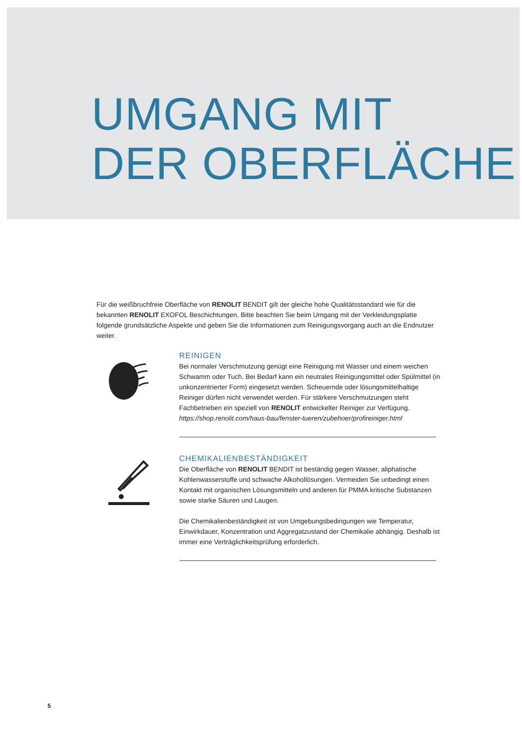UMGANG MIT
DER OBERFLÄCHE
Für die weißbruchfreie Oberfläche von RENOLIT BENDIT gilt der gleiche hohe Qualitätsstandard wie für die bekannten RENOLIT EXOFOL Beschichtungen. Bitte beachten Sie beim Umgang mit der Verkleidungsplatte folgende grundsätzliche Aspekte und geben Sie die Informationen zum Reinigungsvorgang auch an die Endnutzer weiter.
REINIGEN
Bei normaler Verschmutzung genügt eine Reinigung mit Wasser und einem weichen Schwamm oder Tuch. Bei Bedarf kann ein neutrales Reinigungsmittel oder Spülmittel (in unkonzentrierter Form) eingesetzt werden. Scheuernde oder lösungsmittelhaltige Reiniger dürfen nicht verwendet werden. Für stärkere Verschmutzungen steht Fachbetrieben ein speziell von RENOLIT entwickelter Reiniger zur Verfügung.
https://shop.renolit.com/haus-bau/fenster-tueren/zubehoer/profireiniger.html
CHEMIKALIENBESTÄNDIGKEIT
Die Oberfläche von RENOLIT BENDIT ist beständig gegen Wasser, aliphatische Kohlenwasserstoffe und schwache Alkohollösungen. Vermeiden Sie unbedingt einen Kontakt mit organischen Lösungsmitteln und anderen für PMMA kritische Substanzen sowie starke Säuren und Laugen.
Die Chemikalienbeständigkeit ist von Umgebungsbedingungen wie Temperatur, Einwirkdauer, Konzentration und Aggregatzustand der Chemikalie abhängig. Deshalb ist immer eine Verträglichkeitsprüfung erforderlich.
5